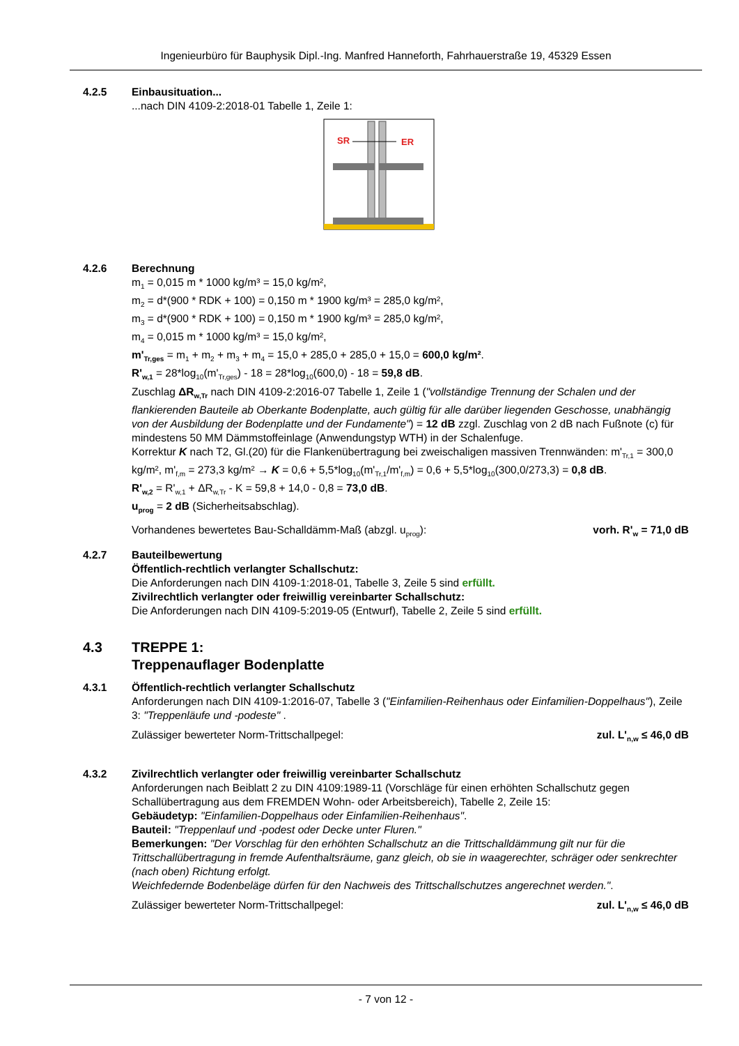Ingenieurbüro für Bauphysik Dipl.-Ing. Manfred Hanneforth, Fahrhauerstraße 19, 45329 Essen
4.2.5 Einbausituation...
...nach DIN 4109-2:2018-01 Tabelle 1, Zeile 1:
SR
ER
4.2.6 Berechnung
m<sub>1</sub> = 0,015 m * 1000 kg/m³ = 15,0 kg/m²,
m<sub>2</sub> = d*(900 * RDK + 100) = 0,150 m * 1900 kg/m³ = 285,0 kg/m²,
m<sub>3</sub> = d*(900 * RDK + 100) = 0,150 m * 1900 kg/m³ = 285,0 kg/m²,
m<sub>4</sub> = 0,015 m * 1000 kg/m³ = 15,0 kg/m²,
m'<sub>Tr,ges</sub> = m<sub>1</sub> + m<sub>2</sub> + m<sub>3</sub> + m<sub>4</sub> = 15,0 + 285,0 + 285,0 + 15,0 = 600,0 kg/m².
R'<sub>w,1</sub> = 28*log<sub>10</sub>(m'<sub>Tr,ges</sub>) - 18 = 28*log<sub>10</sub>(600,0) - 18 = 59,8 dB.
Zuschlag ΔR<sub>w,Tr</sub> nach DIN 4109-2:2016-07 Tabelle 1, Zeile 1 ("vollständige Trennung der Schalen und der flankierenden Bauteile ab Oberkante Bodenplatte, auch gültig für alle darüber liegenden Geschosse, unabhängig von der Ausbildung der Bodenplatte und der Fundamente") = 12 dB zzgl. Zuschlag von 2 dB nach Fußnote (c) für mindestens 50 MM Dämmstoffeinlage (Anwendungstyp WTH) in der Schalenfuge.
Korrektur K nach T2, Gl.(20) für die Flankenübertragung bei zweischaligen massiven Trennwänden: m'<sub>Tr,1</sub> = 300,0 kg/m², m'<sub>f,m</sub> = 273,3 kg/m² → K = 0,6 + 5,5*log<sub>10</sub>(m'<sub>Tr,1</sub>/m'<sub>f,m</sub>) = 0,6 + 5,5*log<sub>10</sub>(300,0/273,3) = 0,8 dB.
R'<sub>w,2</sub> = R'<sub>w,1</sub> + ΔR<sub>w,Tr</sub> - K = 59,8 + 14,0 - 0,8 = 73,0 dB.
u<sub>prog</sub> = 2 dB (Sicherheitsabschlag).
Vorhandenes bewertetes Bau-Schalldämm-Maß (abzgl. u<sub>prog</sub>): vorh. R'<sub>w</sub> = 71,0 dB
4.2.7 Bauteilbewertung
Öffentlich-rechtlich verlangter Schallschutz:
Die Anforderungen nach DIN 4109-1:2018-01, Tabelle 3, Zeile 5 sind erfüllt.
Zivilrechtlich verlangter oder freiwillig vereinbarter Schallschutz:
Die Anforderungen nach DIN 4109-5:2019-05 (Entwurf), Tabelle 2, Zeile 5 sind erfüllt.
4.3 TREPPE 1:
Treppenauflager Bodenplatte
4.3.1 Öffentlich-rechtlich verlangter Schallschutz
Anforderungen nach DIN 4109-1:2016-07, Tabelle 3 ("Einfamilien-Reihenhaus oder Einfamilien-Doppelhaus"), Zeile 3: "Treppenläufe und -podeste" .
Zulässiger bewerteter Norm-Trittschallpegel: zul. L'<sub>n,w</sub> ≤ 46,0 dB
4.3.2 Zivilrechtlich verlangter oder freiwillig vereinbarter Schallschutz
Anforderungen nach Beiblatt 2 zu DIN 4109:1989-11 (Vorschläge für einen erhöhten Schallschutz gegen Schallübertragung aus dem FREMDEN Wohn- oder Arbeitsbereich), Tabelle 2, Zeile 15:
Gebäudetyp: "Einfamilien-Doppelhaus oder Einfamilien-Reihenhaus".
Bauteil: "Treppenlauf und -podest oder Decke unter Fluren."
Bemerkungen: "Der Vorschlag für den erhöhten Schallschutz an die Trittschalldämmung gilt nur für die Trittschallübertragung in fremde Aufenthaltsräume, ganz gleich, ob sie in waagerechter, schräger oder senkrechter (nach oben) Richtung erfolgt.
Weichfedernde Bodenbeläge dürfen für den Nachweis des Trittschallschutzes angerechnet werden.".
Zulässiger bewerteter Norm-Trittschallpegel: zul. L'<sub>n,w</sub> ≤ 46,0 dB
- 7 von 12 -